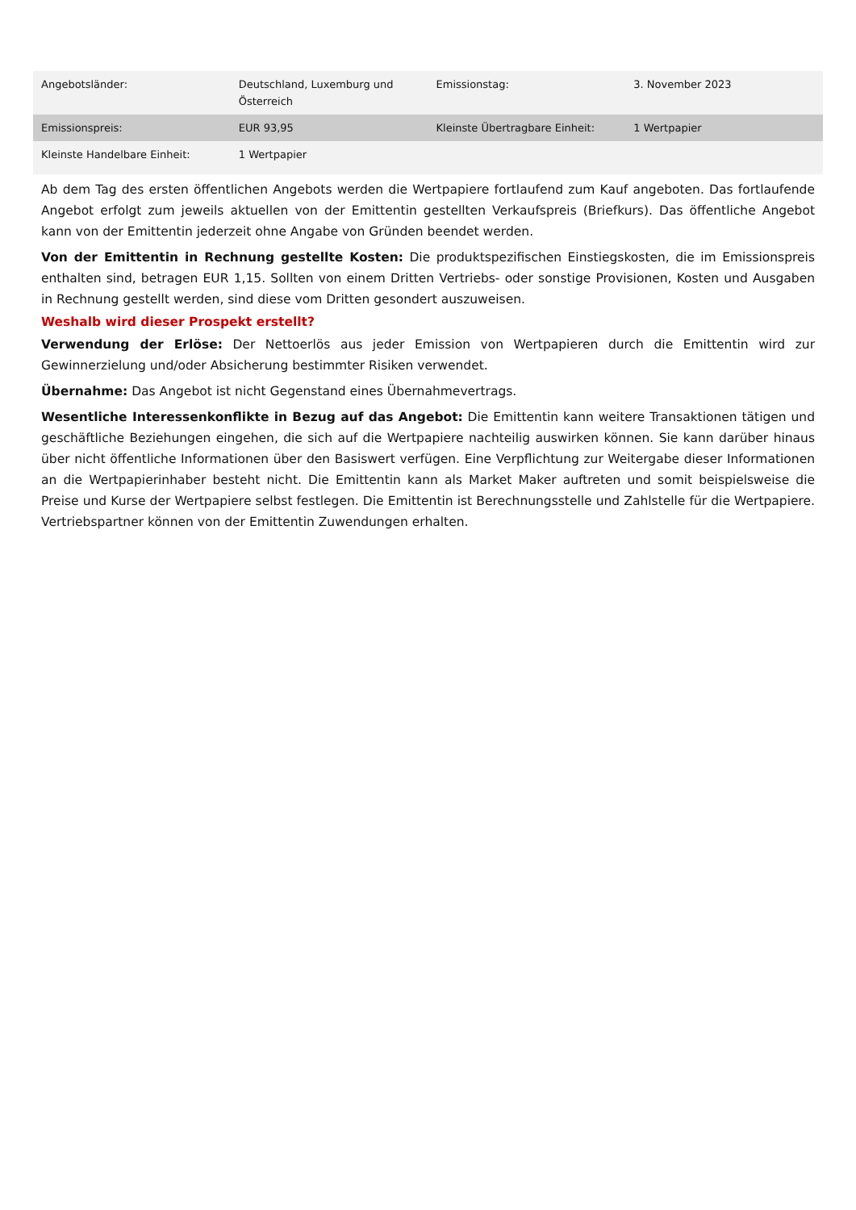| Angebotsländer: | Deutschland, Luxemburg und Österreich | Emissionstag: | 3. November 2023 |
| Emissionspreis: | EUR 93,95 | Kleinste Übertragbare Einheit: | 1 Wertpapier |
| Kleinste Handelbare Einheit: | 1 Wertpapier | | |
Ab dem Tag des ersten öffentlichen Angebots werden die Wertpapiere fortlaufend zum Kauf angeboten. Das fortlaufende Angebot erfolgt zum jeweils aktuellen von der Emittentin gestellten Verkaufspreis (Briefkurs). Das öffentliche Angebot kann von der Emittentin jederzeit ohne Angabe von Gründen beendet werden.
Von der Emittentin in Rechnung gestellte Kosten: Die produktspezifischen Einstiegskosten, die im Emissionspreis enthalten sind, betragen EUR 1,15. Sollten von einem Dritten Vertriebs- oder sonstige Provisionen, Kosten und Ausgaben in Rechnung gestellt werden, sind diese vom Dritten gesondert auszuweisen.
Weshalb wird dieser Prospekt erstellt?
Verwendung der Erlöse: Der Nettoerlös aus jeder Emission von Wertpapieren durch die Emittentin wird zur Gewinnerzielung und/oder Absicherung bestimmter Risiken verwendet.
Übernahme: Das Angebot ist nicht Gegenstand eines Übernahmevertrags.
Wesentliche Interessenkonflikte in Bezug auf das Angebot: Die Emittentin kann weitere Transaktionen tätigen und geschäftliche Beziehungen eingehen, die sich auf die Wertpapiere nachteilig auswirken können. Sie kann darüber hinaus über nicht öffentliche Informationen über den Basiswert verfügen. Eine Verpflichtung zur Weitergabe dieser Informationen an die Wertpapierinhaber besteht nicht. Die Emittentin kann als Market Maker auftreten und somit beispielsweise die Preise und Kurse der Wertpapiere selbst festlegen. Die Emittentin ist Berechnungsstelle und Zahlstelle für die Wertpapiere. Vertriebspartner können von der Emittentin Zuwendungen erhalten.